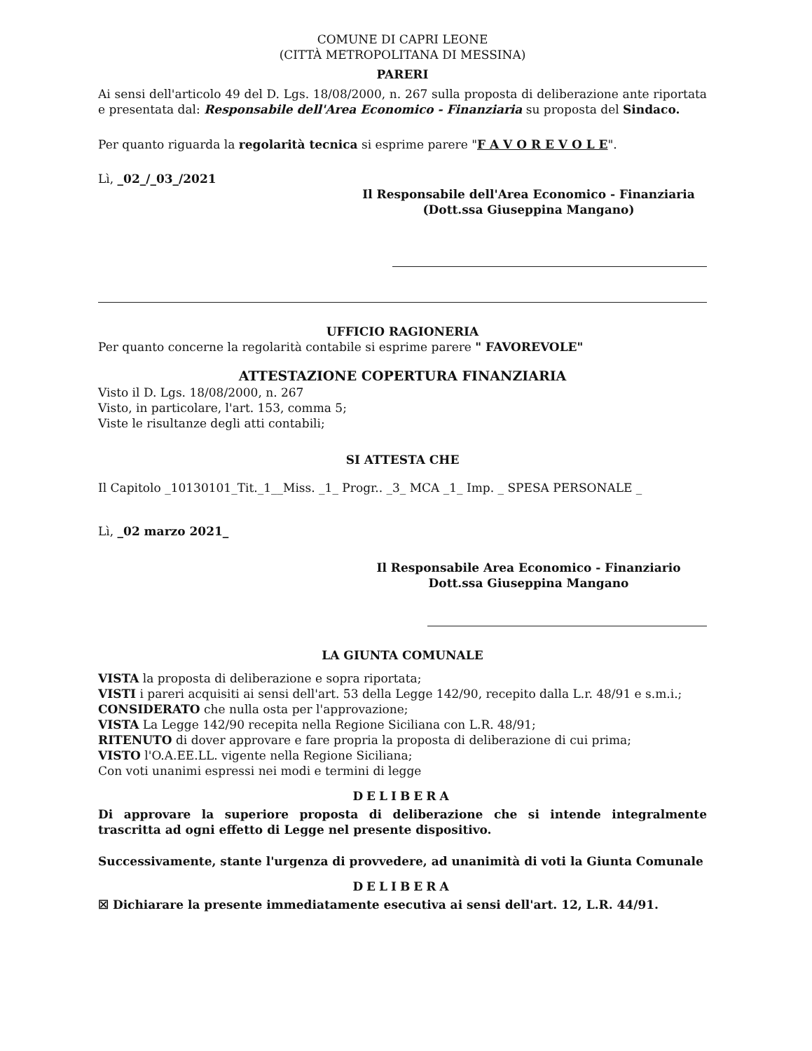COMUNE DI CAPRI LEONE
(CITTÀ METROPOLITANA DI MESSINA)
PARERI
Ai sensi dell'articolo 49 del D. Lgs. 18/08/2000, n. 267 sulla proposta di deliberazione ante riportata e presentata dal: Responsabile dell'Area Economico - Finanziaria su proposta del Sindaco.
Per quanto riguarda la regolarità tecnica si esprime parere "F A V O R E V O L E".
Lì, _02_/_03_/2021
Il Responsabile dell'Area Economico - Finanziaria
(Dott.ssa Giuseppina Mangano)
UFFICIO RAGIONERIA
Per quanto concerne la regolarità contabile si esprime parere " FAVOREVOLE"
ATTESTAZIONE COPERTURA FINANZIARIA
Visto il D. Lgs. 18/08/2000, n. 267
Visto, in particolare, l'art. 153, comma 5;
Viste le risultanze degli atti contabili;
SI ATTESTA CHE
Il Capitolo _10130101_Tit._1__Miss. _1_ Progr.. _3_ MCA _1_ Imp. _ SPESA PERSONALE _
Lì, _02 marzo 2021_
Il Responsabile Area Economico - Finanziario
Dott.ssa Giuseppina Mangano
LA GIUNTA COMUNALE
VISTA la proposta di deliberazione e sopra riportata;
VISTI i pareri acquisiti ai sensi dell'art. 53 della Legge 142/90, recepito dalla L.r. 48/91 e s.m.i.;
CONSIDERATO che nulla osta per l'approvazione;
VISTA La Legge 142/90 recepita nella Regione Siciliana con L.R. 48/91;
RITENUTO di dover approvare e fare propria la proposta di deliberazione di cui prima;
VISTO l'O.A.EE.LL. vigente nella Regione Siciliana;
Con voti unanimi espressi nei modi e termini di legge
DELIBERA
Di approvare la superiore proposta di deliberazione che si intende integralmente trascritta ad ogni effetto di Legge nel presente dispositivo.
Successivamente, stante l'urgenza di provvedere, ad unanimità di voti la Giunta Comunale
DELIBERA
☒ Dichiarare la presente immediatamente esecutiva ai sensi dell'art. 12, L.R. 44/91.